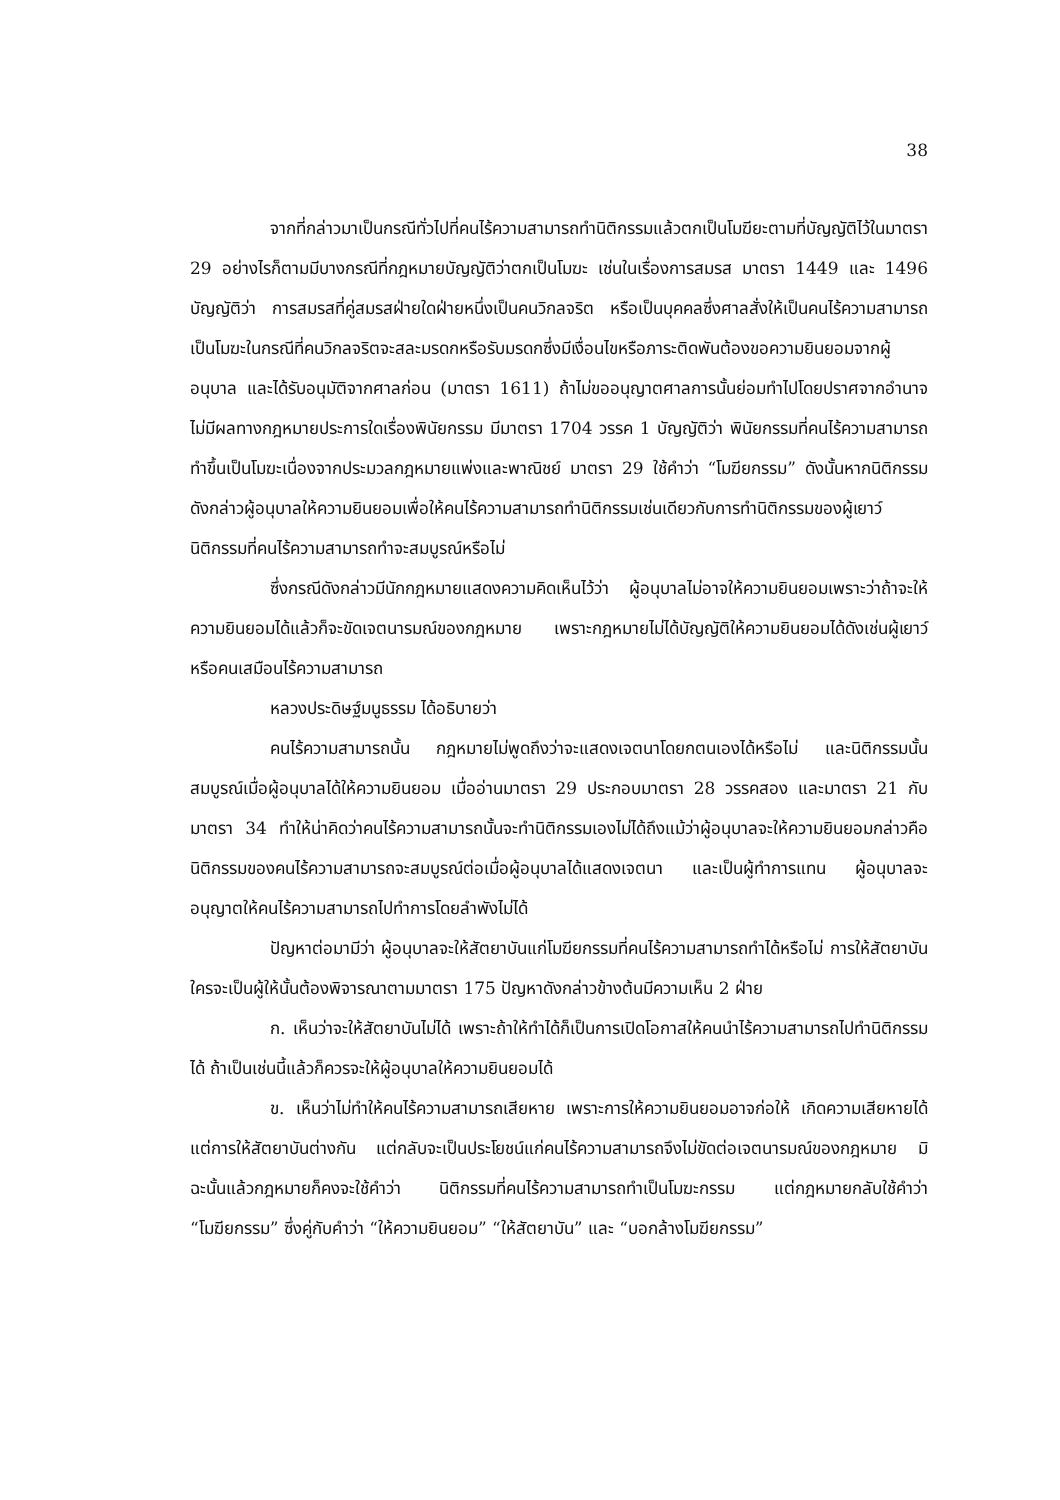38
จากที่กล่าวมาเป็นกรณีทั่วไปที่คนไร้ความสามารถทำนิติกรรมแล้วตกเป็นโมฆียะตามที่บัญญัติไว้ในมาตรา 29 อย่างไรก็ตามมีบางกรณีที่กฎหมายบัญญัติว่าตกเป็นโมฆะ เช่นในเรื่องการสมรส มาตรา 1449 และ 1496 บัญญัติว่า การสมรสที่คู่สมรสฝ่ายใดฝ่ายหนึ่งเป็นคนวิกลจริต หรือเป็นบุคคลซึ่งศาลสั่งให้เป็นคนไร้ความสามารถเป็นโมฆะในกรณีที่คนวิกลจริตจะสละมรดกหรือรับมรดกซึ่งมีเงื่อนไขหรือภาระติดพันต้องขอความยินยอมจากผู้อนุบาล และได้รับอนุมัติจากศาลก่อน (มาตรา 1611) ถ้าไม่ขออนุญาตศาลการนั้นย่อมทำไปโดยปราศจากอำนาจไม่มีผลทางกฎหมายประการใดเรื่องพินัยกรรม มีมาตรา 1704 วรรค 1 บัญญัติว่า พินัยกรรมที่คนไร้ความสามารถทำขึ้นเป็นโมฆะเนื่องจากประมวลกฎหมายแพ่งและพาณิชย์ มาตรา 29 ใช้คำว่า “โมฆียกรรม” ดังนั้นหากนิติกรรมดังกล่าวผู้อนุบาลให้ความยินยอมเพื่อให้คนไร้ความสามารถทำนิติกรรมเช่นเดียวกับการทำนิติกรรมของผู้เยาว์ นิติกรรมที่คนไร้ความสามารถทำจะสมบูรณ์หรือไม่
ซึ่งกรณีดังกล่าวมีนักกฎหมายแสดงความคิดเห็นไว้ว่า ผู้อนุบาลไม่อาจให้ความยินยอมเพราะว่าถ้าจะให้ความยินยอมได้แล้วก็จะขัดเจตนารมณ์ของกฎหมาย เพราะกฎหมายไม่ได้บัญญัติให้ความยินยอมได้ดังเช่นผู้เยาว์ หรือคนเสมือนไร้ความสามารถ
หลวงประดิษฐ์มนูธรรม ได้อธิบายว่า
คนไร้ความสามารถนั้น กฎหมายไม่พูดถึงว่าจะแสดงเจตนาโดยกตนเองได้หรือไม่ และนิติกรรมนั้นสมบูรณ์เมื่อผู้อนุบาลได้ให้ความยินยอม เมื่ออ่านมาตรา 29 ประกอบมาตรา 28 วรรคสอง และมาตรา 21 กับมาตรา 34 ทำให้น่าคิดว่าคนไร้ความสามารถนั้นจะทำนิติกรรมเองไม่ได้ถึงแม้ว่าผู้อนุบาลจะให้ความยินยอมกล่าวคือ นิติกรรมของคนไร้ความสามารถจะสมบูรณ์ต่อเมื่อผู้อนุบาลได้แสดงเจตนา และเป็นผู้ทำการแทน ผู้อนุบาลจะอนุญาตให้คนไร้ความสามารถไปทำการโดยลำพังไม่ได้
ปัญหาต่อมามีว่า ผู้อนุบาลจะให้สัตยาบันแก่โมฆียกรรมที่คนไร้ความสามารถทำได้หรือไม่ การให้สัตยาบัน ใครจะเป็นผู้ให้นั้นต้องพิจารณาตามมาตรา 175 ปัญหาดังกล่าวข้างต้นมีความเห็น 2 ฝ่าย
ก. เห็นว่าจะให้สัตยาบันไม่ได้ เพราะถ้าให้ทำได้ก็เป็นการเปิดโอกาสให้คนนำไร้ความสามารถไปทำนิติกรรมได้ ถ้าเป็นเช่นนี้แล้วก็ควรจะให้ผู้อนุบาลให้ความยินยอมได้
ข. เห็นว่าไม่ทำให้คนไร้ความสามารถเสียหาย เพราะการให้ความยินยอมอาจก่อให้ เกิดความเสียหายได้ แต่การให้สัตยาบันต่างกัน แต่กลับจะเป็นประโยชน์แก่คนไร้ความสามารถจึงไม่ขัดต่อเจตนารมณ์ของกฎหมาย มิฉะนั้นแล้วกฎหมายก็คงจะใช้คำว่า นิติกรรมที่คนไร้ความสามารถทำเป็นโมฆะกรรม แต่กฎหมายกลับใช้คำว่า “โมฆียกรรม” ซึ่งคู่กับคำว่า “ให้ความยินยอม” “ให้สัตยาบัน” และ “บอกล้างโมฆียกรรม”